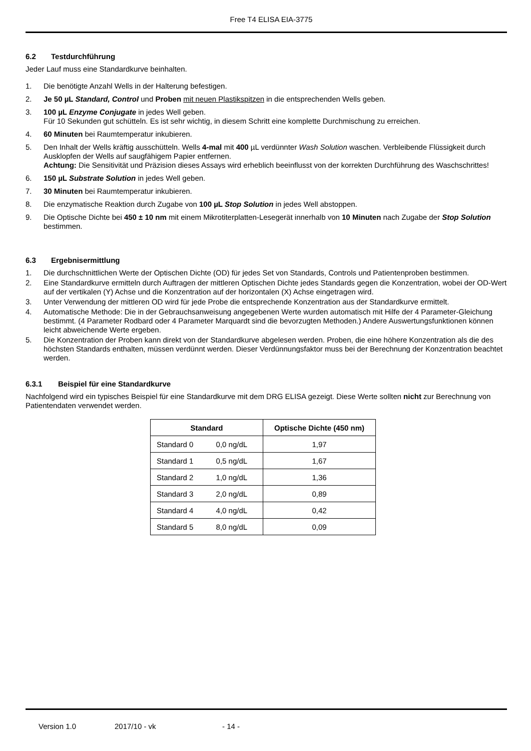Free T4 ELISA EIA-3775
6.2 Testdurchführung
Jeder Lauf muss eine Standardkurve beinhalten.
1. Die benötigte Anzahl Wells in der Halterung befestigen.
2. Je 50 µL Standard, Control und Proben mit neuen Plastikspitzen in die entsprechenden Wells geben.
3. 100 µL Enzyme Conjugate in jedes Well geben.
Für 10 Sekunden gut schütteln. Es ist sehr wichtig, in diesem Schritt eine komplette Durchmischung zu erreichen.
4. 60 Minuten bei Raumtemperatur inkubieren.
5. Den Inhalt der Wells kräftig ausschütteln. Wells 4-mal mit 400 µL verdünnter Wash Solution waschen. Verbleibende Flüssigkeit durch Ausklopfen der Wells auf saugfähigem Papier entfernen.
Achtung: Die Sensitivität und Präzision dieses Assays wird erheblich beeinflusst von der korrekten Durchführung des Waschschrittes!
6. 150 µL Substrate Solution in jedes Well geben.
7. 30 Minuten bei Raumtemperatur inkubieren.
8. Die enzymatische Reaktion durch Zugabe von 100 µL Stop Solution in jedes Well abstoppen.
9. Die Optische Dichte bei 450 ± 10 nm mit einem Mikrotiterplatten-Lesegerät innerhalb von 10 Minuten nach Zugabe der Stop Solution bestimmen.
6.3 Ergebnisermittlung
1. Die durchschnittlichen Werte der Optischen Dichte (OD) für jedes Set von Standards, Controls und Patientenproben bestimmen.
2. Eine Standardkurve ermitteln durch Auftragen der mittleren Optischen Dichte jedes Standards gegen die Konzentration, wobei der OD-Wert auf der vertikalen (Y) Achse und die Konzentration auf der horizontalen (X) Achse eingetragen wird.
3. Unter Verwendung der mittleren OD wird für jede Probe die entsprechende Konzentration aus der Standardkurve ermittelt.
4. Automatische Methode: Die in der Gebrauchsanweisung angegebenen Werte wurden automatisch mit Hilfe der 4 Parameter-Gleichung bestimmt. (4 Parameter Rodbard oder 4 Parameter Marquardt sind die bevorzugten Methoden.) Andere Auswertungsfunktionen können leicht abweichende Werte ergeben.
5. Die Konzentration der Proben kann direkt von der Standardkurve abgelesen werden. Proben, die eine höhere Konzentration als die des höchsten Standards enthalten, müssen verdünnt werden. Dieser Verdünnungsfaktor muss bei der Berechnung der Konzentration beachtet werden.
6.3.1 Beispiel für eine Standardkurve
Nachfolgend wird ein typisches Beispiel für eine Standardkurve mit dem DRG ELISA gezeigt. Diese Werte sollten nicht zur Berechnung von Patientendaten verwendet werden.
| Standard | | Optische Dichte (450 nm) |
| --- | --- | --- |
| Standard 0 | 0,0 ng/dL | 1,97 |
| Standard 1 | 0,5 ng/dL | 1,67 |
| Standard 2 | 1,0 ng/dL | 1,36 |
| Standard 3 | 2,0 ng/dL | 0,89 |
| Standard 4 | 4,0 ng/dL | 0,42 |
| Standard 5 | 8,0 ng/dL | 0,09 |
Version 1.0 2017/10 - vk - 14 -